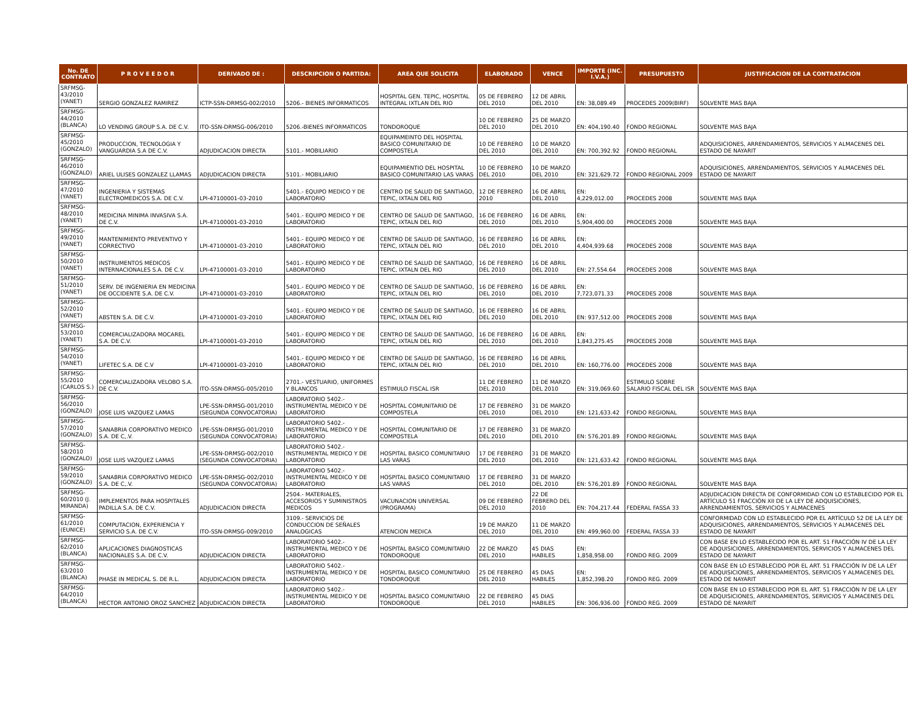| No. DE CONTRATO | P R O V E E D O R | DERIVADO DE : | DESCRIPCION O PARTIDA: | AREA QUE SOLICITA | ELABORADO | VENCE | IMPORTE (INC. I.V.A.) | PRESUPUESTO | JUSTIFICACION DE LA CONTRATACION |
| --- | --- | --- | --- | --- | --- | --- | --- | --- | --- |
| SRFMSG-43/2010 (YANET) | SERGIO GONZALEZ RAMIREZ | ICTP-SSN-DRMSG-002/2010 | 5206.- BIENES INFORMATICOS | HOSPITAL GEN. TEPIC, HOSPITAL INTEGRAL IXTLAN DEL RIO | 05 DE FEBRERO DEL 2010 | 12 DE ABRIL DEL 2010 | EN: 38,089.49 | PROCEDES 2009(BIRF) | SOLVENTE MAS BAJA |
| SRFMSG-44/2010 (BLANCA) | LO VENDING GROUP S.A. DE C.V. | ITO-SSN-DRMSG-006/2010 | 5206.-BIENES INFORMATICOS | TONDOROQUE | 10 DE FEBRERO DEL 2010 | 25 DE MARZO DEL 2010 | EN: 404,190.40 | FONDO REGIONAL | SOLVENTE MAS BAJA |
| SRFMSG-45/2010 (GONZALO) | PRODUCCION, TECNOLOGIA Y VANGUARDIA S.A DE C.V. | ADJUDICACION DIRECTA | 5101.- MOBILIARIO | EQUIPAMEINTO DEL HOSPITAL BASICO COMUNITARIO DE COMPOSTELA | 10 DE FEBRERO DEL 2010 | 10 DE MARZO DEL 2010 | EN: 700,392.92 | FONDO REGIONAL | ADQUISICIONES, ARRENDAMIENTOS, SERVICIOS Y ALMACENES DEL ESTADO DE NAYARIT |
| SRFMSG-46/2010 (GONZALO) | ARIEL ULISES GONZALEZ LLAMAS | ADJUDICACION DIRECTA | 5101.- MOBILIARIO | EQUIPAMIENTIO DEL HOSPITAL BASICO COMUNITARIO LAS VARAS | 10 DE FEBRERO DEL 2010 | 10 DE MARZO DEL 2010 | EN: 321,629.72 | FONDO REGIONAL 2009 | ADQUISICIONES, ARRENDAMIENTOS, SERVICIOS Y ALMACENES DEL ESTADO DE NAYARIT |
| SRFMSG-47/2010 (YANET) | INGENIERIA Y SISTEMAS ELECTROMEDICOS S.A. DE C.V. | LPI-47100001-03-2010 | 5401.- EQUIPO MEDICO Y DE LABORATORIO | CENTRO DE SALUD DE SANTIAGO, TEPIC, IXTALN DEL RIO | 12 DE FEBRERO 2010 | 16 DE ABRIL DEL 2010 | EN: 4,229,012.00 | PROCEDES 2008 | SOLVENTE MAS BAJA |
| SRFMSG-48/2010 (YANET) | MEDICINA MINIMA INVASIVA S.A. DE C.V. | LPI-47100001-03-2010 | 5401.- EQUIPO MEDICO Y DE LABORATORIO | CENTRO DE SALUD DE SANTIAGO, TEPIC, IXTALN DEL RIO | 16 DE FEBRERO DEL 2010 | 16 DE ABRIL DEL 2010 | EN: 5,904,400.00 | PROCEDES 2008 | SOLVENTE MAS BAJA |
| SRFMSG-49/2010 (YANET) | MANTENIMIENTO PREVENTIVO Y CORRECTIVO | LPI-47100001-03-2010 | 5401.- EQUIPO MEDICO Y DE LABORATORIO | CENTRO DE SALUD DE SANTIAGO, TEPIC, IXTALN DEL RIO | 16 DE FEBRERO DEL 2010 | 16 DE ABRIL DEL 2010 | EN: 4,404,939.68 | PROCEDES 2008 | SOLVENTE MAS BAJA |
| SRFMSG-50/2010 (YANET) | INSTRUMENTOS MEDICOS INTERNACIONALES S.A. DE C.V. | LPI-47100001-03-2010 | 5401.- EQUIPO MEDICO Y DE LABORATORIO | CENTRO DE SALUD DE SANTIAGO, TEPIC, IXTALN DEL RIO | 16 DE FEBRERO DEL 2010 | 16 DE ABRIL DEL 2010 | EN: 27,554.64 | PROCEDES 2008 | SOLVENTE MAS BAJA |
| SRFMSG-51/2010 (YANET) | SERV. DE INGENIERIA EN MEDICINA DE OCCIDENTE S.A. DE C.V. | LPI-47100001-03-2010 | 5401.- EQUIPO MEDICO Y DE LABORATORIO | CENTRO DE SALUD DE SANTIAGO, TEPIC, IXTALN DEL RIO | 16 DE FEBRERO DEL 2010 | 16 DE ABRIL DEL 2010 | EN: 7,723,071.33 | PROCEDES 2008 | SOLVENTE MAS BAJA |
| SRFMSG-52/2010 (YANET) | ABSTEN S.A. DE C.V. | LPI-47100001-03-2010 | 5401.- EQUIPO MEDICO Y DE LABORATORIO | CENTRO DE SALUD DE SANTIAGO, TEPIC, IXTALN DEL RIO | 16 DE FEBRERO DEL 2010 | 16 DE ABRIL DEL 2010 | EN: 937,512.00 | PROCEDES 2008 | SOLVENTE MAS BAJA |
| SRFMSG-53/2010 (YANET) | COMERCIALIZADORA MOCAREL S.A. DE C.V. | LPI-47100001-03-2010 | 5401.- EQUIPO MEDICO Y DE LABORATORIO | CENTRO DE SALUD DE SANTIAGO, TEPIC, IXTALN DEL RIO | 16 DE FEBRERO DEL 2010 | 16 DE ABRIL DEL 2010 | EN: 1,843,275.45 | PROCEDES 2008 | SOLVENTE MAS BAJA |
| SRFMSG-54/2010 (YANET) | LIFETEC S.A. DE C.V | LPI-47100001-03-2010 | 5401.- EQUIPO MEDICO Y DE LABORATORIO | CENTRO DE SALUD DE SANTIAGO, TEPIC, IXTALN DEL RIO | 16 DE FEBRERO DEL 2010 | 16 DE ABRIL DEL 2010 | EN: 160,776.00 | PROCEDES 2008 | SOLVENTE MAS BAJA |
| SRFMSG-55/2010 (CARLOS S.) | COMERCIALIZADORA VELOBO S.A. DE C.V. | ITO-SSN-DRMSG-005/2010 | 2701.- VESTUARIO, UNIFORMES Y BLANCOS | ESTIMULO FISCAL ISR | 11 DE FEBRERO DEL 2010 | 11 DE MARZO DEL 2010 | EN: 319,069.60 | ESTIMULO SOBRE SALARIO FISCAL DEL ISR | SOLVENTE MAS BAJA |
| SRFMSG-56/2010 (GONZALO) | JOSE LUIS VAZQUEZ LAMAS | LPE-SSN-DRMSG-001/2010 (SEGUNDA CONVOCATORIA) | LABORATORIO 5402.- INSTRUMENTAL MEDICO Y DE LABORATORIO | HOSPITAL COMUNITARIO DE COMPOSTELA | 17 DE FEBRERO DEL 2010 | 31 DE MARZO DEL 2010 | EN: 121,633.42 | FONDO REGIONAL | SOLVENTE MAS BAJA |
| SRFMSG-57/2010 (GONZALO) | SANABRIA CORPORATIVO MEDICO S.A. DE C,.V. | LPE-SSN-DRMSG-001/2010 (SEGUNDA CONVOCATORIA) | LABORATORIO 5402.- INSTRUMENTAL MEDICO Y DE LABORATORIO | HOSPITAL COMUNITARIO DE COMPOSTELA | 17 DE FEBRERO DEL 2010 | 31 DE MARZO DEL 2010 | EN: 576,201.89 | FONDO REGIONAL | SOLVENTE MAS BAJA |
| SRFMSG-58/2010 (GONZALO) | JOSE LUIS VAZQUEZ LAMAS | LPE-SSN-DRMSG-002/2010 (SEGUNDA CONVOCATORIA) | LABORATORIO 5402.- INSTRUMENTAL MEDICO Y DE LABORATORIO | HOSPITAL BASICO COMUNITARIO LAS VARAS | 17 DE FEBRERO DEL 2010 | 31 DE MARZO DEL 2010 | EN: 121,633.42 | FONDO REGIONAL | SOLVENTE MAS BAJA |
| SRFMSG-59/2010 (GONZALO) | SANABRIA CORPORATIVO MEDICO S.A. DE C,.V. | LPE-SSN-DRMSG-002/2010 (SEGUNDA CONVOCATORIA) | LABORATORIO 5402.- INSTRUMENTAL MEDICO Y DE LABORATORIO | HOSPITAL BASICO COMUNITARIO LAS VARAS | 17 DE FEBRERO DEL 2010 | 31 DE MARZO DEL 2010 | EN: 576,201.89 | FONDO REGIONAL | SOLVENTE MAS BAJA |
| SRFMSG-60/2010 (J. MIRANDA) | IMPLEMENTOS PARA HOSPITALES PADILLA S.A. DE C.V. | ADJUDICACION DIRECTA | 2504.- MATERIALES, ACCESORIOS Y SUMINISTROS MEDICOS | VACUNACION UNIVERSAL (PROGRAMA) | 09 DE FEBRERO DEL 2010 | 22 DE FEBRERO DEL 2010 | EN: 704,217.44 | FEDERAL FASSA 33 | ADJUDICACION DIRECTA DE CONFORMIDAD CON LO ESTABLECIDO POR EL ARTÍCULO 51 FRACCIÓN XII DE LA LEY DE ADQUISICIONES, ARRENDAMIENTOS, SERVICIOS Y ALMACENES |
| SRFMSG-61/2010 (EUNICE) | COMPUTACION, EXPERIENCIA Y SERVICIO S.A. DE C.V. | ITO-SSN-DRMSG-009/2010 | 3109.- SERVICIOS DE CONDUCCION DE SEÑALES ANALOGICAS | ATENCION MEDICA | 19 DE MARZO DEL 2010 | 11 DE MARZO DEL 2010 | EN: 499,960.00 | FEDERAL FASSA 33 | CONFORMIDAD CON LO ESTABLECIDO POR EL ARTÍCULO 52 DE LA LEY DE ADQUISICIONES, ARRENDAMIENTOS, SERVICIOS Y ALMACENES DEL ESTADO DE NAYARIT |
| SRFMSG-62/2010 (BLANCA) | APLICACIONES DIAGNOSTICAS NACIONALES S.A. DE C.V. | ADJUDICACION DIRECTA | LABORATORIO 5402.- INSTRUMENTAL MEDICO Y DE LABORATORIO | HOSPITAL BASICO COMUNITARIO TONDOROQUE | 22 DE MARZO DEL 2010 | 45 DIAS HABILES | EN: 1,858,958.00 | FONDO REG. 2009 | CON BASE EN LO ESTABLECIDO POR EL ART. 51 FRACCIÓN IV DE LA LEY DE ADQUISICIONES, ARRENDAMIENTOS, SERVICIOS Y ALMACENES DEL ESTADO DE NAYARIT |
| SRFMSG-63/2010 (BLANCA) | PHASE IN MEDICAL S. DE R.L. | ADJUDICACION DIRECTA | LABORATORIO 5402.- INSTRUMENTAL MEDICO Y DE LABORATORIO | HOSPITAL BASICO COMUNITARIO TONDOROQUE | 25 DE FEBRERO DEL 2010 | 45 DIAS HABILES | EN: 1,852,398.20 | FONDO REG. 2009 | CON BASE EN LO ESTABLECIDO POR EL ART. 51 FRACCIÓN IV DE LA LEY DE ADQUISICIONES, ARRENDAMIENTOS, SERVICIOS Y ALMACENES DEL ESTADO DE NAYARIT |
| SRFMSG-64/2010 (BLANCA) | HECTOR ANTONIO OROZ SANCHEZ | ADJUDICACION DIRECTA | LABORATORIO 5402.- INSTRUMENTAL MEDICO Y DE LABORATORIO | HOSPITAL BASICO COMUNITARIO TONDOROQUE | 22 DE FEBRERO DEL 2010 | 45 DIAS HABILES | EN: 306,936.00 | FONDO REG. 2009 | CON BASE EN LO ESTABLECIDO POR EL ART. 51 FRACCIÓN IV DE LA LEY DE ADQUISICIONES, ARRENDAMIENTOS, SERVICIOS Y ALMACENES DEL ESTADO DE NAYARIT |